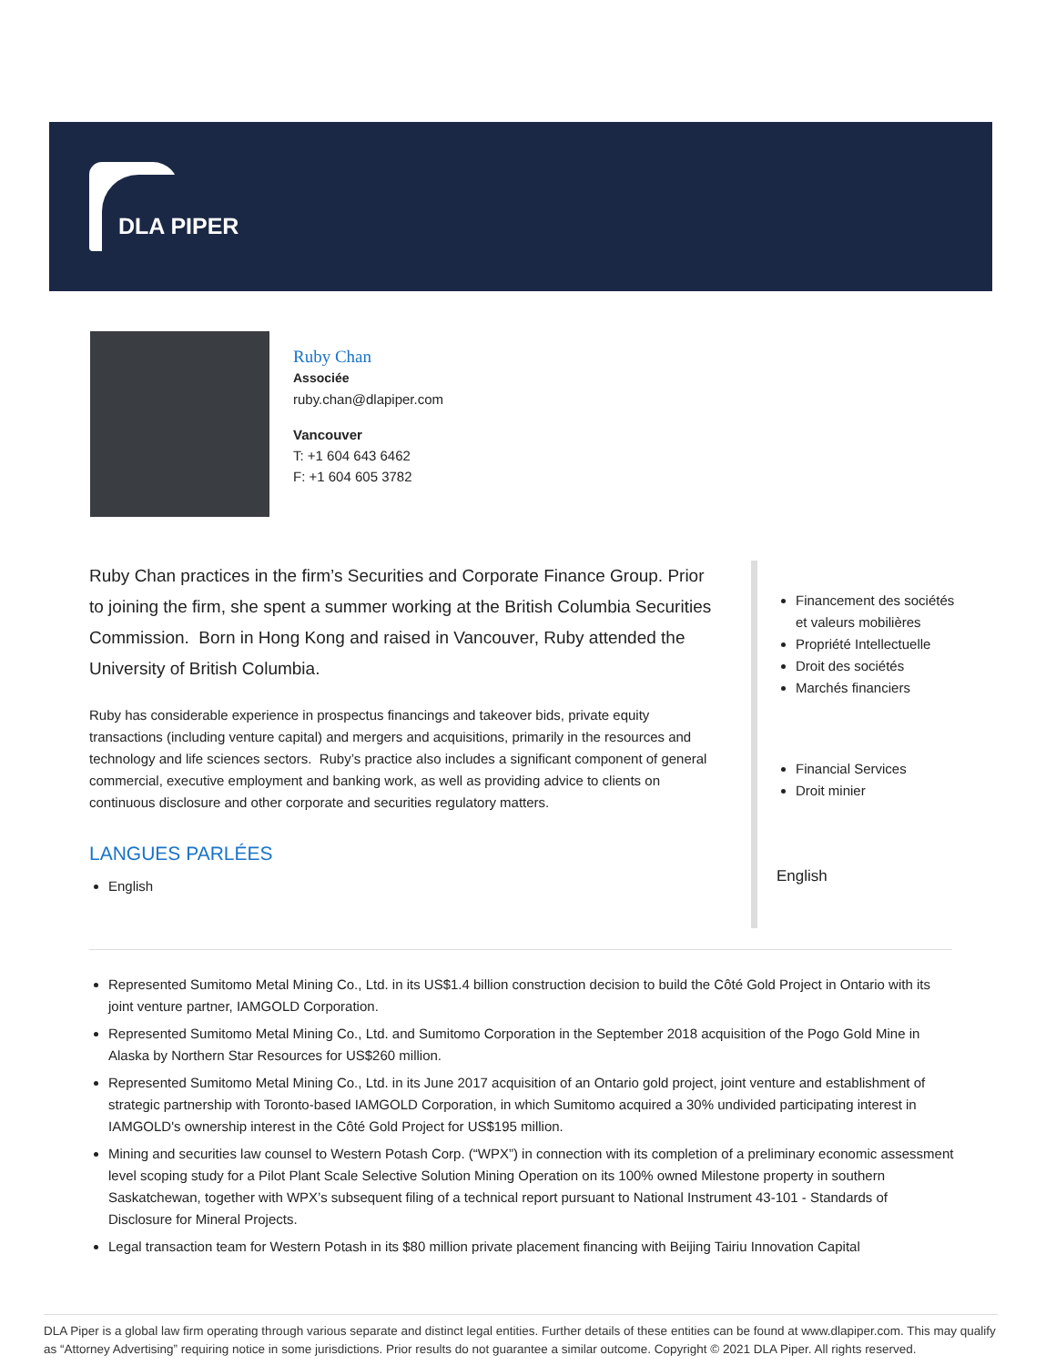DLA PIPER
Ruby Chan
Associée
ruby.chan@dlapiper.com
Vancouver
T: +1 604 643 6462
F: +1 604 605 3782
Ruby Chan practices in the firm’s Securities and Corporate Finance Group. Prior to joining the firm, she spent a summer working at the British Columbia Securities Commission. Born in Hong Kong and raised in Vancouver, Ruby attended the University of British Columbia.
Ruby has considerable experience in prospectus financings and takeover bids, private equity transactions (including venture capital) and mergers and acquisitions, primarily in the resources and technology and life sciences sectors. Ruby’s practice also includes a significant component of general commercial, executive employment and banking work, as well as providing advice to clients on continuous disclosure and other corporate and securities regulatory matters.
LANGUES PARLÉES
English
Financement des sociétés et valeurs mobilières
Propriété Intellectuelle
Droit des sociétés
Marchés financiers
Financial Services
Droit minier
English
Represented Sumitomo Metal Mining Co., Ltd. in its US$1.4 billion construction decision to build the Côté Gold Project in Ontario with its joint venture partner, IAMGOLD Corporation.
Represented Sumitomo Metal Mining Co., Ltd. and Sumitomo Corporation in the September 2018 acquisition of the Pogo Gold Mine in Alaska by Northern Star Resources for US$260 million.
Represented Sumitomo Metal Mining Co., Ltd. in its June 2017 acquisition of an Ontario gold project, joint venture and establishment of strategic partnership with Toronto-based IAMGOLD Corporation, in which Sumitomo acquired a 30% undivided participating interest in IAMGOLD's ownership interest in the Côté Gold Project for US$195 million.
Mining and securities law counsel to Western Potash Corp. (“WPX”) in connection with its completion of a preliminary economic assessment level scoping study for a Pilot Plant Scale Selective Solution Mining Operation on its 100% owned Milestone property in southern Saskatchewan, together with WPX’s subsequent filing of a technical report pursuant to National Instrument 43-101 - Standards of Disclosure for Mineral Projects.
Legal transaction team for Western Potash in its $80 million private placement financing with Beijing Tairiu Innovation Capital
DLA Piper is a global law firm operating through various separate and distinct legal entities. Further details of these entities can be found at www.dlapiper.com. This may qualify as “Attorney Advertising” requiring notice in some jurisdictions. Prior results do not guarantee a similar outcome. Copyright © 2021 DLA Piper. All rights reserved.